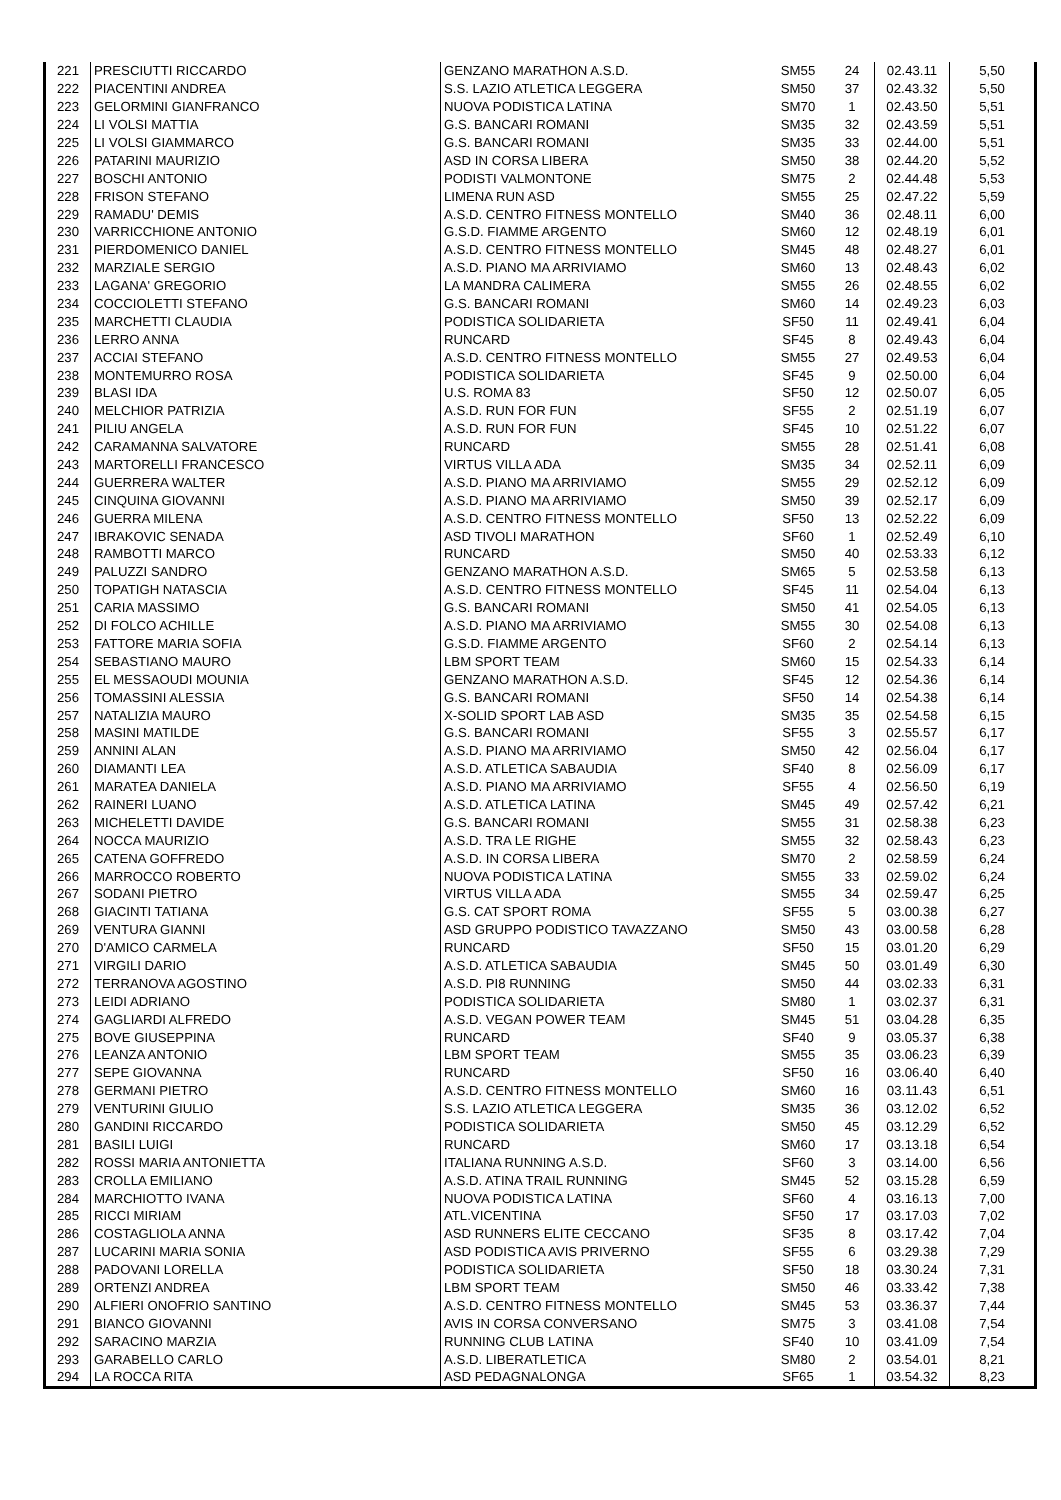| 221 | PRESCIUTTI RICCARDO | GENZANO MARATHON A.S.D. | SM55 | 24 | 02.43.11 | 5,50 |
| 222 | PIACENTINI ANDREA | S.S. LAZIO ATLETICA LEGGERA | SM50 | 37 | 02.43.32 | 5,50 |
| 223 | GELORMINI GIANFRANCO | NUOVA PODISTICA LATINA | SM70 | 1 | 02.43.50 | 5,51 |
| 224 | LI VOLSI MATTIA | G.S. BANCARI ROMANI | SM35 | 32 | 02.43.59 | 5,51 |
| 225 | LI VOLSI GIAMMARCO | G.S. BANCARI ROMANI | SM35 | 33 | 02.44.00 | 5,51 |
| 226 | PATARINI MAURIZIO | ASD IN CORSA LIBERA | SM50 | 38 | 02.44.20 | 5,52 |
| 227 | BOSCHI ANTONIO | PODISTI VALMONTONE | SM75 | 2 | 02.44.48 | 5,53 |
| 228 | FRISON STEFANO | LIMENA RUN ASD | SM55 | 25 | 02.47.22 | 5,59 |
| 229 | RAMADU' DEMIS | A.S.D. CENTRO FITNESS MONTELLO | SM40 | 36 | 02.48.11 | 6,00 |
| 230 | VARRICCHIONE ANTONIO | G.S.D. FIAMME ARGENTO | SM60 | 12 | 02.48.19 | 6,01 |
| 231 | PIERDOMENICO DANIEL | A.S.D. CENTRO FITNESS MONTELLO | SM45 | 48 | 02.48.27 | 6,01 |
| 232 | MARZIALE SERGIO | A.S.D. PIANO MA ARRIVIAMO | SM60 | 13 | 02.48.43 | 6,02 |
| 233 | LAGANA' GREGORIO | LA MANDRA CALIMERA | SM55 | 26 | 02.48.55 | 6,02 |
| 234 | COCCIOLETTI STEFANO | G.S. BANCARI ROMANI | SM60 | 14 | 02.49.23 | 6,03 |
| 235 | MARCHETTI CLAUDIA | PODISTICA SOLIDARIETA | SF50 | 11 | 02.49.41 | 6,04 |
| 236 | LERRO ANNA | RUNCARD | SF45 | 8 | 02.49.43 | 6,04 |
| 237 | ACCIAI STEFANO | A.S.D. CENTRO FITNESS MONTELLO | SM55 | 27 | 02.49.53 | 6,04 |
| 238 | MONTEMURRO ROSA | PODISTICA SOLIDARIETA | SF45 | 9 | 02.50.00 | 6,04 |
| 239 | BLASI IDA | U.S. ROMA 83 | SF50 | 12 | 02.50.07 | 6,05 |
| 240 | MELCHIOR PATRIZIA | A.S.D. RUN FOR FUN | SF55 | 2 | 02.51.19 | 6,07 |
| 241 | PILIU ANGELA | A.S.D. RUN FOR FUN | SF45 | 10 | 02.51.22 | 6,07 |
| 242 | CARAMANNA SALVATORE | RUNCARD | SM55 | 28 | 02.51.41 | 6,08 |
| 243 | MARTORELLI FRANCESCO | VIRTUS VILLA ADA | SM35 | 34 | 02.52.11 | 6,09 |
| 244 | GUERRERA WALTER | A.S.D. PIANO MA ARRIVIAMO | SM55 | 29 | 02.52.12 | 6,09 |
| 245 | CINQUINA GIOVANNI | A.S.D. PIANO MA ARRIVIAMO | SM50 | 39 | 02.52.17 | 6,09 |
| 246 | GUERRA MILENA | A.S.D. CENTRO FITNESS MONTELLO | SF50 | 13 | 02.52.22 | 6,09 |
| 247 | IBRAKOVIC SENADA | ASD TIVOLI MARATHON | SF60 | 1 | 02.52.49 | 6,10 |
| 248 | RAMBOTTI MARCO | RUNCARD | SM50 | 40 | 02.53.33 | 6,12 |
| 249 | PALUZZI SANDRO | GENZANO MARATHON A.S.D. | SM65 | 5 | 02.53.58 | 6,13 |
| 250 | TOPATIGH NATASCIA | A.S.D. CENTRO FITNESS MONTELLO | SF45 | 11 | 02.54.04 | 6,13 |
| 251 | CARIA MASSIMO | G.S. BANCARI ROMANI | SM50 | 41 | 02.54.05 | 6,13 |
| 252 | DI FOLCO ACHILLE | A.S.D. PIANO MA ARRIVIAMO | SM55 | 30 | 02.54.08 | 6,13 |
| 253 | FATTORE MARIA SOFIA | G.S.D. FIAMME ARGENTO | SF60 | 2 | 02.54.14 | 6,13 |
| 254 | SEBASTIANO MAURO | LBM SPORT TEAM | SM60 | 15 | 02.54.33 | 6,14 |
| 255 | EL MESSAOUDI MOUNIA | GENZANO MARATHON A.S.D. | SF45 | 12 | 02.54.36 | 6,14 |
| 256 | TOMASSINI ALESSIA | G.S. BANCARI ROMANI | SF50 | 14 | 02.54.38 | 6,14 |
| 257 | NATALIZIA MAURO | X-SOLID SPORT LAB ASD | SM35 | 35 | 02.54.58 | 6,15 |
| 258 | MASINI MATILDE | G.S. BANCARI ROMANI | SF55 | 3 | 02.55.57 | 6,17 |
| 259 | ANNINI ALAN | A.S.D. PIANO MA ARRIVIAMO | SM50 | 42 | 02.56.04 | 6,17 |
| 260 | DIAMANTI LEA | A.S.D. ATLETICA SABAUDIA | SF40 | 8 | 02.56.09 | 6,17 |
| 261 | MARATEA DANIELA | A.S.D. PIANO MA ARRIVIAMO | SF55 | 4 | 02.56.50 | 6,19 |
| 262 | RAINERI LUANO | A.S.D. ATLETICA LATINA | SM45 | 49 | 02.57.42 | 6,21 |
| 263 | MICHELETTI DAVIDE | G.S. BANCARI ROMANI | SM55 | 31 | 02.58.38 | 6,23 |
| 264 | NOCCA MAURIZIO | A.S.D. TRA LE RIGHE | SM55 | 32 | 02.58.43 | 6,23 |
| 265 | CATENA GOFFREDO | A.S.D. IN CORSA LIBERA | SM70 | 2 | 02.58.59 | 6,24 |
| 266 | MARROCCO ROBERTO | NUOVA PODISTICA LATINA | SM55 | 33 | 02.59.02 | 6,24 |
| 267 | SODANI PIETRO | VIRTUS VILLA ADA | SM55 | 34 | 02.59.47 | 6,25 |
| 268 | GIACINTI TATIANA | G.S. CAT SPORT ROMA | SF55 | 5 | 03.00.38 | 6,27 |
| 269 | VENTURA GIANNI | ASD GRUPPO PODISTICO TAVAZZANO | SM50 | 43 | 03.00.58 | 6,28 |
| 270 | D'AMICO CARMELA | RUNCARD | SF50 | 15 | 03.01.20 | 6,29 |
| 271 | VIRGILI DARIO | A.S.D. ATLETICA SABAUDIA | SM45 | 50 | 03.01.49 | 6,30 |
| 272 | TERRANOVA AGOSTINO | A.S.D. PI8 RUNNING | SM50 | 44 | 03.02.33 | 6,31 |
| 273 | LEIDI ADRIANO | PODISTICA SOLIDARIETA | SM80 | 1 | 03.02.37 | 6,31 |
| 274 | GAGLIARDI ALFREDO | A.S.D. VEGAN POWER TEAM | SM45 | 51 | 03.04.28 | 6,35 |
| 275 | BOVE GIUSEPPINA | RUNCARD | SF40 | 9 | 03.05.37 | 6,38 |
| 276 | LEANZA ANTONIO | LBM SPORT TEAM | SM55 | 35 | 03.06.23 | 6,39 |
| 277 | SEPE GIOVANNA | RUNCARD | SF50 | 16 | 03.06.40 | 6,40 |
| 278 | GERMANI PIETRO | A.S.D. CENTRO FITNESS MONTELLO | SM60 | 16 | 03.11.43 | 6,51 |
| 279 | VENTURINI GIULIO | S.S. LAZIO ATLETICA LEGGERA | SM35 | 36 | 03.12.02 | 6,52 |
| 280 | GANDINI RICCARDO | PODISTICA SOLIDARIETA | SM50 | 45 | 03.12.29 | 6,52 |
| 281 | BASILI LUIGI | RUNCARD | SM60 | 17 | 03.13.18 | 6,54 |
| 282 | ROSSI MARIA ANTONIETTA | ITALIANA RUNNING A.S.D. | SF60 | 3 | 03.14.00 | 6,56 |
| 283 | CROLLA EMILIANO | A.S.D. ATINA TRAIL RUNNING | SM45 | 52 | 03.15.28 | 6,59 |
| 284 | MARCHIOTTO IVANA | NUOVA PODISTICA LATINA | SF60 | 4 | 03.16.13 | 7,00 |
| 285 | RICCI MIRIAM | ATL.VICENTINA | SF50 | 17 | 03.17.03 | 7,02 |
| 286 | COSTAGLIOLA ANNA | ASD RUNNERS ELITE CECCANO | SF35 | 8 | 03.17.42 | 7,04 |
| 287 | LUCARINI MARIA SONIA | ASD PODISTICA AVIS PRIVERNO | SF55 | 6 | 03.29.38 | 7,29 |
| 288 | PADOVANI LORELLA | PODISTICA SOLIDARIETA | SF50 | 18 | 03.30.24 | 7,31 |
| 289 | ORTENZI ANDREA | LBM SPORT TEAM | SM50 | 46 | 03.33.42 | 7,38 |
| 290 | ALFIERI ONOFRIO SANTINO | A.S.D. CENTRO FITNESS MONTELLO | SM45 | 53 | 03.36.37 | 7,44 |
| 291 | BIANCO GIOVANNI | AVIS IN CORSA CONVERSANO | SM75 | 3 | 03.41.08 | 7,54 |
| 292 | SARACINO MARZIA | RUNNING CLUB LATINA | SF40 | 10 | 03.41.09 | 7,54 |
| 293 | GARABELLO CARLO | A.S.D. LIBERATLETICA | SM80 | 2 | 03.54.01 | 8,21 |
| 294 | LA ROCCA RITA | ASD PEDAGNALONGA | SF65 | 1 | 03.54.32 | 8,23 |